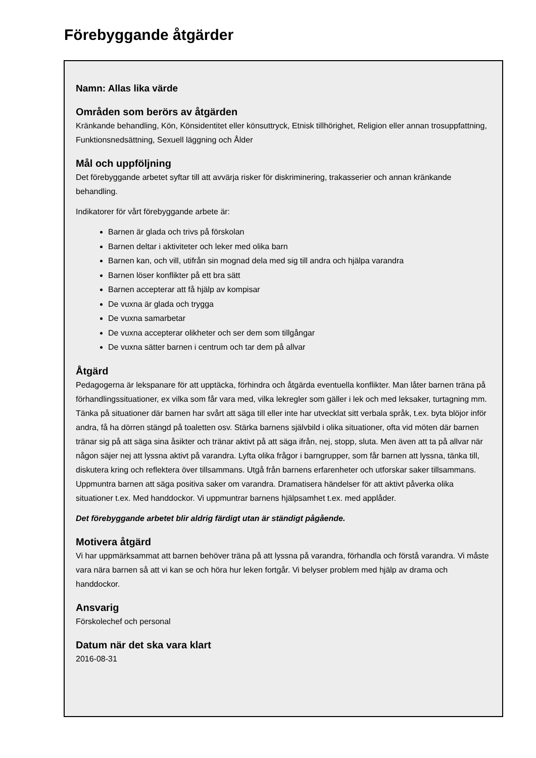Förebyggande åtgärder
Namn: Allas lika värde
Områden som berörs av åtgärden
Kränkande behandling, Kön, Könsidentitet eller könsuttryck, Etnisk tillhörighet, Religion eller annan trosuppfattning, Funktionsnedsättning, Sexuell läggning och Ålder
Mål och uppföljning
Det förebyggande arbetet syftar till att avvärja risker för diskriminering, trakasserier och annan kränkande behandling.
Indikatorer för vårt förebyggande arbete är:
Barnen är glada och trivs på förskolan
Barnen deltar i aktiviteter och leker med olika barn
Barnen kan, och vill, utifrån sin mognad dela med sig till andra och hjälpa varandra
Barnen löser konflikter på ett bra sätt
Barnen accepterar att få hjälp av kompisar
De vuxna är glada och trygga
De vuxna samarbetar
De vuxna accepterar olikheter och ser dem som tillgångar
De vuxna sätter barnen i centrum och tar dem på allvar
Åtgärd
Pedagogerna är lekspanare för att upptäcka, förhindra och åtgärda eventuella konflikter. Man låter barnen träna på förhandlingssituationer, ex vilka som får vara med, vilka lekregler som gäller i lek och med leksaker, turtagning mm. Tänka på situationer där barnen har svårt att säga till eller inte har utvecklat sitt verbala språk, t.ex. byta blöjor inför andra, få ha dörren stängd på toaletten osv. Stärka barnens självbild i olika situationer, ofta vid möten där barnen tränar sig på att säga sina åsikter och tränar aktivt på att säga ifrån, nej, stopp, sluta. Men även att ta på allvar när någon säjer nej att lyssna aktivt på varandra. Lyfta olika frågor i barngrupper, som får barnen att lyssna, tänka till, diskutera kring och reflektera över tillsammans. Utgå från barnens erfarenheter och utforskar saker tillsammans. Uppmuntra barnen att säga positiva saker om varandra. Dramatisera händelser för att aktivt påverka olika situationer t.ex. Med handdockor. Vi uppmuntrar barnens hjälpsamhet t.ex. med applåder.
Det förebyggande arbetet blir aldrig färdigt utan är ständigt pågående.
Motivera åtgärd
Vi har uppmärksammat att barnen behöver träna på att lyssna på varandra, förhandla och förstå varandra. Vi måste vara nära barnen så att vi kan se och höra hur leken fortgår. Vi belyser problem med hjälp av drama och handdockor.
Ansvarig
Förskolechef och personal
Datum när det ska vara klart
2016-08-31